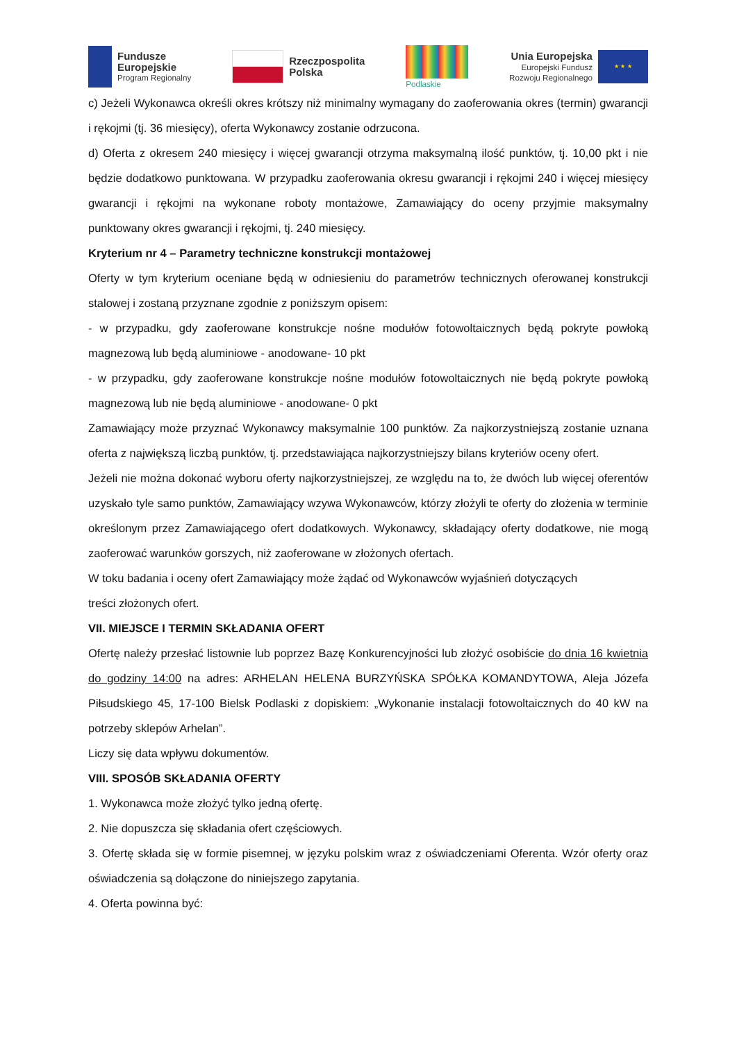Fundusze
Europejskie
Program Regionalny
Rzeczpospolita
Polska
Podlaskie
Unia Europejska
Europejski Fundusz
Rozwoju Regionalnego
★ ★ ★
c) Jeżeli Wykonawca określi okres krótszy niż minimalny wymagany do zaoferowania okres (termin) gwarancji i rękojmi (tj. 36 miesięcy), oferta Wykonawcy zostanie odrzucona.
d) Oferta z okresem 240 miesięcy i więcej gwarancji otrzyma maksymalną ilość punktów, tj. 10,00 pkt i nie będzie dodatkowo punktowana. W przypadku zaoferowania okresu gwarancji i rękojmi 240 i więcej miesięcy gwarancji i rękojmi na wykonane roboty montażowe, Zamawiający do oceny przyjmie maksymalny punktowany okres gwarancji i rękojmi, tj. 240 miesięcy.
Kryterium nr 4 – Parametry techniczne konstrukcji montażowej
Oferty w tym kryterium oceniane będą w odniesieniu do parametrów technicznych oferowanej konstrukcji stalowej i zostaną przyznane zgodnie z poniższym opisem:
- w przypadku, gdy zaoferowane konstrukcje nośne modułów fotowoltaicznych będą pokryte powłoką magnezową lub będą aluminiowe - anodowane- 10 pkt
- w przypadku, gdy zaoferowane konstrukcje nośne modułów fotowoltaicznych nie będą pokryte powłoką magnezową lub nie będą aluminiowe - anodowane- 0 pkt
Zamawiający może przyznać Wykonawcy maksymalnie 100 punktów. Za najkorzystniejszą zostanie uznana oferta z największą liczbą punktów, tj. przedstawiająca najkorzystniejszy bilans kryteriów oceny ofert.
Jeżeli nie można dokonać wyboru oferty najkorzystniejszej, ze względu na to, że dwóch lub więcej oferentów uzyskało tyle samo punktów, Zamawiający wzywa Wykonawców, którzy złożyli te oferty do złożenia w terminie określonym przez Zamawiającego ofert dodatkowych. Wykonawcy, składający oferty dodatkowe, nie mogą zaoferować warunków gorszych, niż zaoferowane w złożonych ofertach.
W toku badania i oceny ofert Zamawiający może żądać od Wykonawców wyjaśnień dotyczących
treści złożonych ofert.
VII. MIEJSCE I TERMIN SKŁADANIA OFERT
Ofertę należy przesłać listownie lub poprzez Bazę Konkurencyjności lub złożyć osobiście do dnia 16 kwietnia do godziny 14:00 na adres: ARHELAN HELENA BURZYŃSKA SPÓŁKA KOMANDYTOWA, Aleja Józefa Piłsudskiego 45, 17-100 Bielsk Podlaski z dopiskiem: „Wykonanie instalacji fotowoltaicznych do 40 kW na potrzeby sklepów Arhelan”.
Liczy się data wpływu dokumentów.
VIII. SPOSÓB SKŁADANIA OFERTY
1. Wykonawca może złożyć tylko jedną ofertę.
2. Nie dopuszcza się składania ofert częściowych.
3. Ofertę składa się w formie pisemnej, w języku polskim wraz z oświadczeniami Oferenta. Wzór oferty oraz oświadczenia są dołączone do niniejszego zapytania.
4. Oferta powinna być: